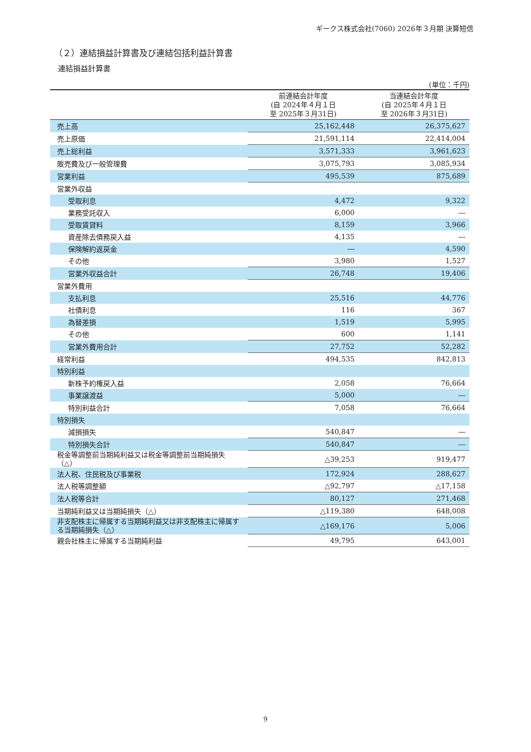ギークス株式会社(7060) 2026年３月期 決算短信
（２）連結損益計算書及び連結包括利益計算書
連結損益計算書
(単位：千円)
| | 前連結会計年度 (自 2024年４月１日 至 2025年３月31日) | 当連結会計年度 (自 2025年４月１日 至 2026年３月31日) |
| --- | --- | --- |
| 売上高 | 25,162,448 | 26,375,627 |
| 売上原価 | 21,591,114 | 22,414,004 |
| 売上総利益 | 3,571,333 | 3,961,623 |
| 販売費及び一般管理費 | 3,075,793 | 3,085,934 |
| 営業利益 | 495,539 | 875,689 |
| 営業外収益 | | |
| 受取利息 | 4,472 | 9,322 |
| 業務受託収入 | 6,000 | ― |
| 受取賃貸料 | 8,159 | 3,966 |
| 資産除去債務戻入益 | 4,135 | ― |
| 保険解約返戻金 | ― | 4,590 |
| その他 | 3,980 | 1,527 |
| 営業外収益合計 | 26,748 | 19,406 |
| 営業外費用 | | |
| 支払利息 | 25,516 | 44,776 |
| 社債利息 | 116 | 367 |
| 為替差損 | 1,519 | 5,995 |
| その他 | 600 | 1,141 |
| 営業外費用合計 | 27,752 | 52,282 |
| 経常利益 | 494,535 | 842,813 |
| 特別利益 | | |
| 新株予約権戻入益 | 2,058 | 76,664 |
| 事業譲渡益 | 5,000 | ― |
| 特別利益合計 | 7,058 | 76,664 |
| 特別損失 | | |
| 減損損失 | 540,847 | ― |
| 特別損失合計 | 540,847 | ― |
| 税金等調整前当期純利益又は税金等調整前当期純損失（△） | △39,253 | 919,477 |
| 法人税、住民税及び事業税 | 172,924 | 288,627 |
| 法人税等調整額 | △92,797 | △17,158 |
| 法人税等合計 | 80,127 | 271,468 |
| 当期純利益又は当期純損失（△） | △119,380 | 648,008 |
| 非支配株主に帰属する当期純利益又は非支配株主に帰属する当期純損失（△） | △169,176 | 5,006 |
| 親会社株主に帰属する当期純利益 | 49,795 | 643,001 |
9